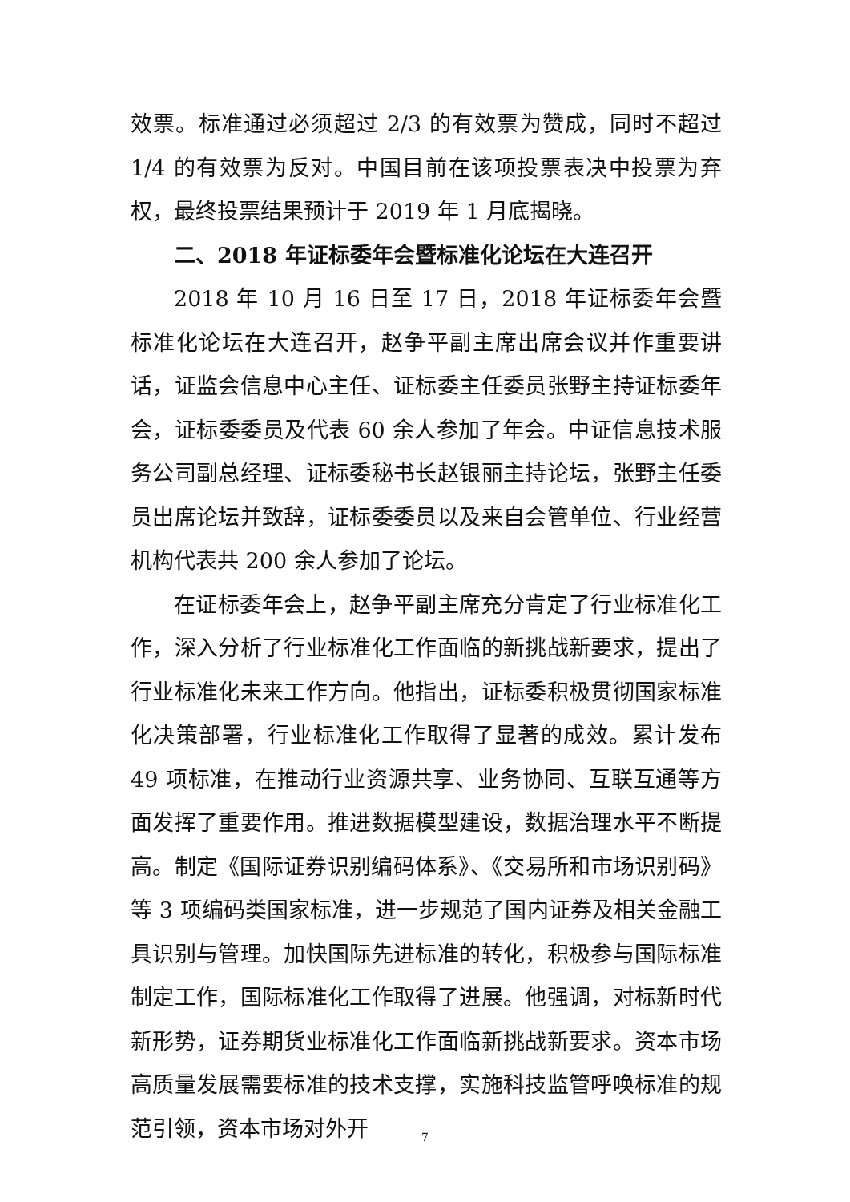效票。标准通过必须超过 2/3 的有效票为赞成，同时不超过 1/4 的有效票为反对。中国目前在该项投票表决中投票为弃权，最终投票结果预计于 2019 年 1 月底揭晓。
二、2018 年证标委年会暨标准化论坛在大连召开
2018 年 10 月 16 日至 17 日，2018 年证标委年会暨标准化论坛在大连召开，赵争平副主席出席会议并作重要讲话，证监会信息中心主任、证标委主任委员张野主持证标委年会，证标委委员及代表 60 余人参加了年会。中证信息技术服务公司副总经理、证标委秘书长赵银丽主持论坛，张野主任委员出席论坛并致辞，证标委委员以及来自会管单位、行业经营机构代表共 200 余人参加了论坛。
在证标委年会上，赵争平副主席充分肯定了行业标准化工作，深入分析了行业标准化工作面临的新挑战新要求，提出了行业标准化未来工作方向。他指出，证标委积极贯彻国家标准化决策部署，行业标准化工作取得了显著的成效。累计发布 49 项标准，在推动行业资源共享、业务协同、互联互通等方面发挥了重要作用。推进数据模型建设，数据治理水平不断提高。制定《国际证券识别编码体系》、《交易所和市场识别码》等 3 项编码类国家标准，进一步规范了国内证券及相关金融工具识别与管理。加快国际先进标准的转化，积极参与国际标准制定工作，国际标准化工作取得了进展。他强调，对标新时代新形势，证券期货业标准化工作面临新挑战新要求。资本市场高质量发展需要标准的技术支撑，实施科技监管呼唤标准的规范引领，资本市场对外开
7